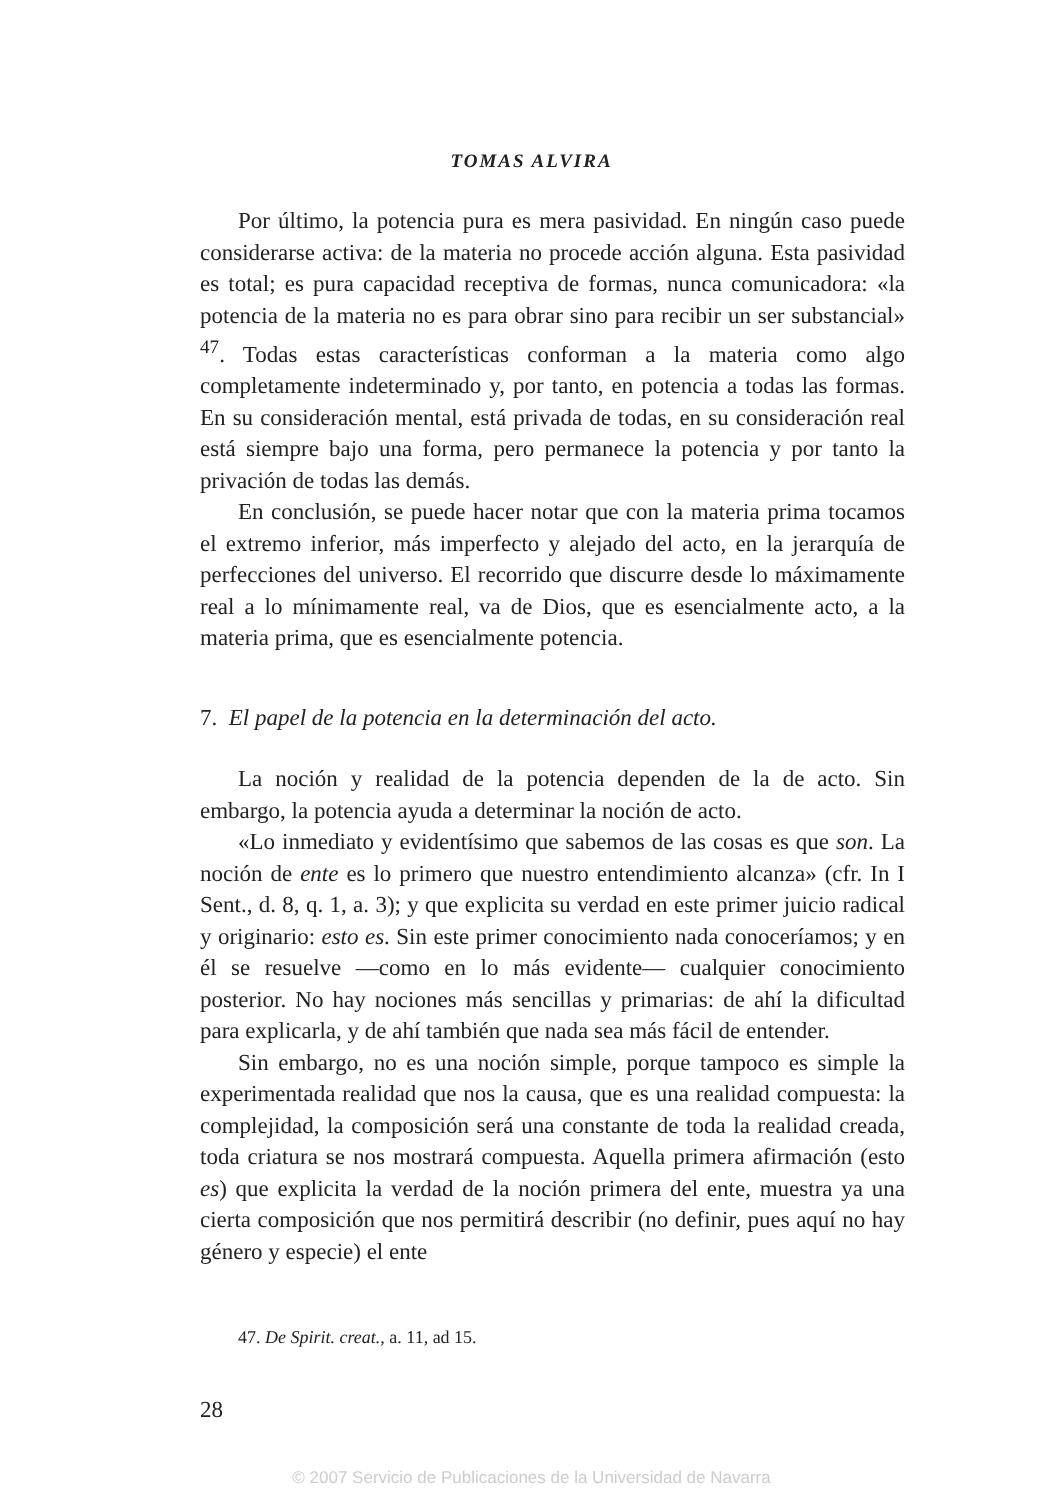TOMAS ALVIRA
Por último, la potencia pura es mera pasividad. En ningún caso puede considerarse activa: de la materia no procede acción alguna. Esta pasividad es total; es pura capacidad receptiva de formas, nunca comunicadora: «la potencia de la materia no es para obrar sino para recibir un ser substancial» <sup>47</sup>. Todas estas características conforman a la materia como algo completamente indeterminado y, por tanto, en potencia a todas las formas. En su consideración mental, está privada de todas, en su consideración real está siempre bajo una forma, pero permanece la potencia y por tanto la privación de todas las demás.
En conclusión, se puede hacer notar que con la materia prima tocamos el extremo inferior, más imperfecto y alejado del acto, en la jerarquía de perfecciones del universo. El recorrido que discurre desde lo máximamente real a lo mínimamente real, va de Dios, que es esencialmente acto, a la materia prima, que es esencialmente potencia.
7. El papel de la potencia en la determinación del acto.
La noción y realidad de la potencia dependen de la de acto. Sin embargo, la potencia ayuda a determinar la noción de acto.
«Lo inmediato y evidentísimo que sabemos de las cosas es que son. La noción de ente es lo primero que nuestro entendimiento alcanza» (cfr. In I Sent., d. 8, q. 1, a. 3); y que explicita su verdad en este primer juicio radical y originario: esto es. Sin este primer conocimiento nada conoceríamos; y en él se resuelve —como en lo más evidente— cualquier conocimiento posterior. No hay nociones más sencillas y primarias: de ahí la dificultad para explicarla, y de ahí también que nada sea más fácil de entender.
Sin embargo, no es una noción simple, porque tampoco es simple la experimentada realidad que nos la causa, que es una realidad compuesta: la complejidad, la composición será una constante de toda la realidad creada, toda criatura se nos mostrará compuesta. Aquella primera afirmación (esto es) que explicita la verdad de la noción primera del ente, muestra ya una cierta composición que nos permitirá describir (no definir, pues aquí no hay género y especie) el ente
47. De Spirit. creat., a. 11, ad 15.
28
© 2007 Servicio de Publicaciones de la Universidad de Navarra